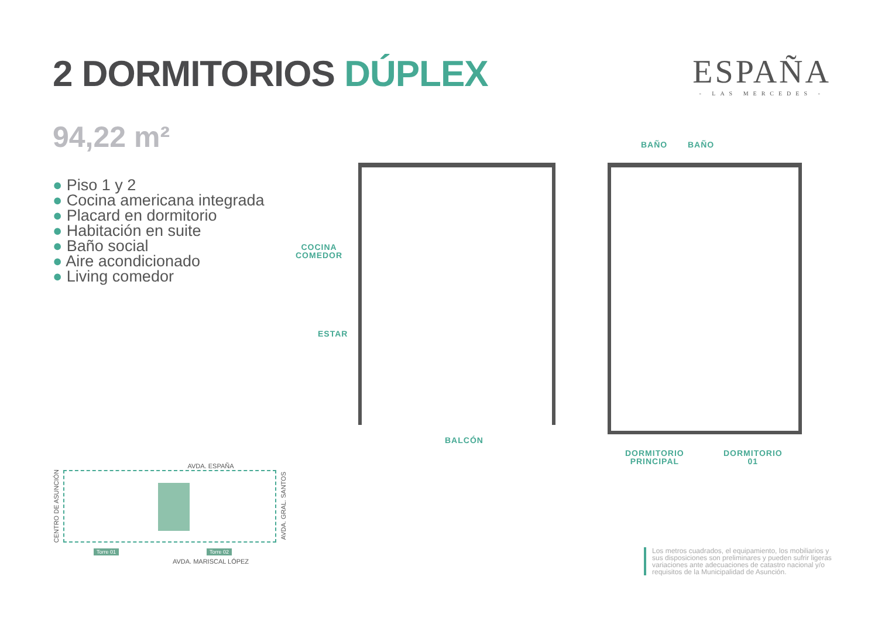2 DORMITORIOS DÚPLEX ESPAÑA
- LAS MERCEDES -
94,22 m²
● Piso 1 y 2
● Cocina americana integrada
● Placard en dormitorio
● Habitación en suite
● Baño social
● Aire acondicionado
● Living comedor
COCINA
COMEDOR
ESTAR
BALCÓN
BAÑO BAÑO
DORMITORIO
PRINCIPAL
DORMITORIO
01
AVDA. ESPAÑA
CENTRO DE ASUNCIÓN
AVDA. GRAL. SANTOS
Torre 01 Torre 02
AVDA. MARISCAL LÓPEZ
Los metros cuadrados, el equipamiento, los mobiliarios y sus disposiciones son preliminares y pueden sufrir ligeras variaciones ante adecuaciones de catastro nacional y/o requisitos de la Municipalidad de Asunción.